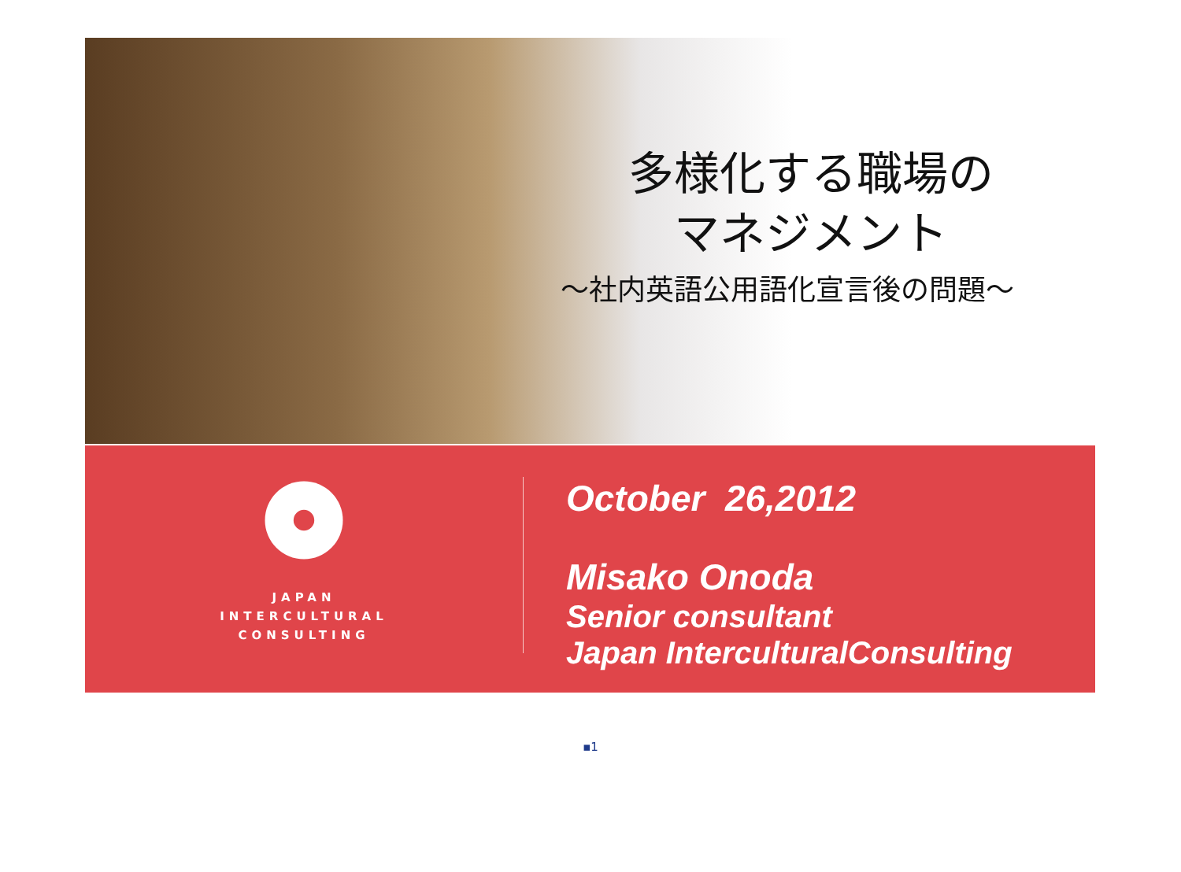多様化する職場の
マネジメント
～社内英語公用語化宣言後の問題～
JAPAN
INTERCULTURAL
CONSULTING
October 26,2012
Misako Onoda
Senior consultant
Japan InterculturalConsulting
▪1